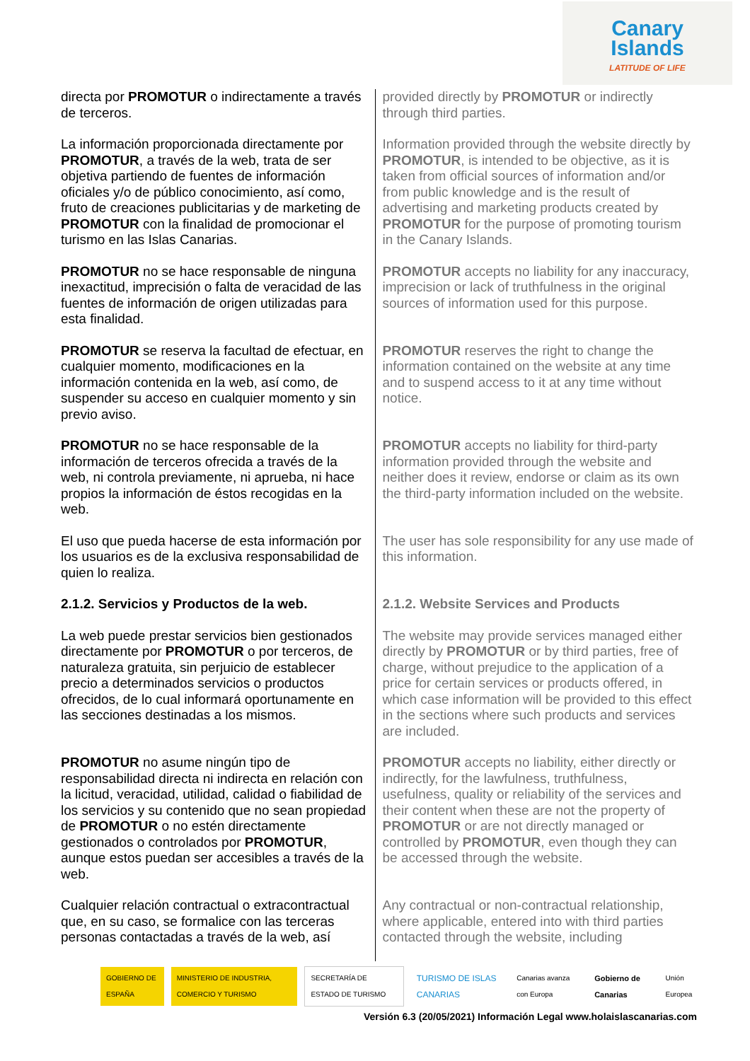Canary
Islands
LATITUDE OF LIFE
| directa por PROMOTUR o indirectamente a través de terceros. | provided directly by PROMOTUR or indirectly through third parties. |
| La información proporcionada directamente por PROMOTUR , a través de la web, trata de ser objetiva partiendo de fuentes de información oficiales y/o de público conocimiento, así como, fruto de creaciones publicitarias y de marketing de PROMOTUR con la finalidad de promocionar el turismo en las Islas Canarias. | Information provided through the website directly by PROMOTUR , is intended to be objective, as it is taken from official sources of information and/or from public knowledge and is the result of advertising and marketing products created by PROMOTUR for the purpose of promoting tourism in the Canary Islands. |
| PROMOTUR no se hace responsable de ninguna inexactitud, imprecisión o falta de veracidad de las fuentes de información de origen utilizadas para esta finalidad. | PROMOTUR accepts no liability for any inaccuracy, imprecision or lack of truthfulness in the original sources of information used for this purpose. |
| PROMOTUR se reserva la facultad de efectuar, en cualquier momento, modificaciones en la información contenida en la web, así como, de suspender su acceso en cualquier momento y sin previo aviso. | PROMOTUR reserves the right to change the information contained on the website at any time and to suspend access to it at any time without notice. |
| PROMOTUR no se hace responsable de la información de terceros ofrecida a través de la web, ni controla previamente, ni aprueba, ni hace propios la información de éstos recogidas en la web. | PROMOTUR accepts no liability for third-party information provided through the website and neither does it review, endorse or claim as its own the third-party information included on the website. |
| El uso que pueda hacerse de esta información por los usuarios es de la exclusiva responsabilidad de quien lo realiza. | The user has sole responsibility for any use made of this information. |
| 2.1.2. Servicios y Productos de la web. | 2.1.2. Website Services and Products |
| La web puede prestar servicios bien gestionados directamente por PROMOTUR o por terceros, de naturaleza gratuita, sin perjuicio de establecer precio a determinados servicios o productos ofrecidos, de lo cual informará oportunamente en las secciones destinadas a los mismos. | The website may provide services managed either directly by PROMOTUR or by third parties, free of charge, without prejudice to the application of a price for certain services or products offered, in which case information will be provided to this effect in the sections where such products and services are included. |
| PROMOTUR no asume ningún tipo de responsabilidad directa ni indirecta en relación con la licitud, veracidad, utilidad, calidad o fiabilidad de los servicios y su contenido que no sean propiedad de PROMOTUR o no estén directamente gestionados o controlados por PROMOTUR , aunque estos puedan ser accesibles a través de la web. | PROMOTUR accepts no liability, either directly or indirectly, for the lawfulness, truthfulness, usefulness, quality or reliability of the services and their content when these are not the property of PROMOTUR or are not directly managed or controlled by PROMOTUR , even though they can be accessed through the website. |
| Cualquier relación contractual o extracontractual que, en su caso, se formalice con las terceras personas contactadas a través de la web, así | Any contractual or non-contractual relationship, where applicable, entered into with third parties contacted through the website, including |
GOBIERNO DE ESPAÑA
MINISTERIO DE INDUSTRIA, COMERCIO Y TURISMO
SECRETARÍA DE ESTADO DE TURISMO
TURISMO DE ISLAS CANARIAS
Canarias avanza con Europa Gobierno de Canarias Unión Europea
Versión 6.3 (20/05/2021) Información Legal www.holaislascanarias.com